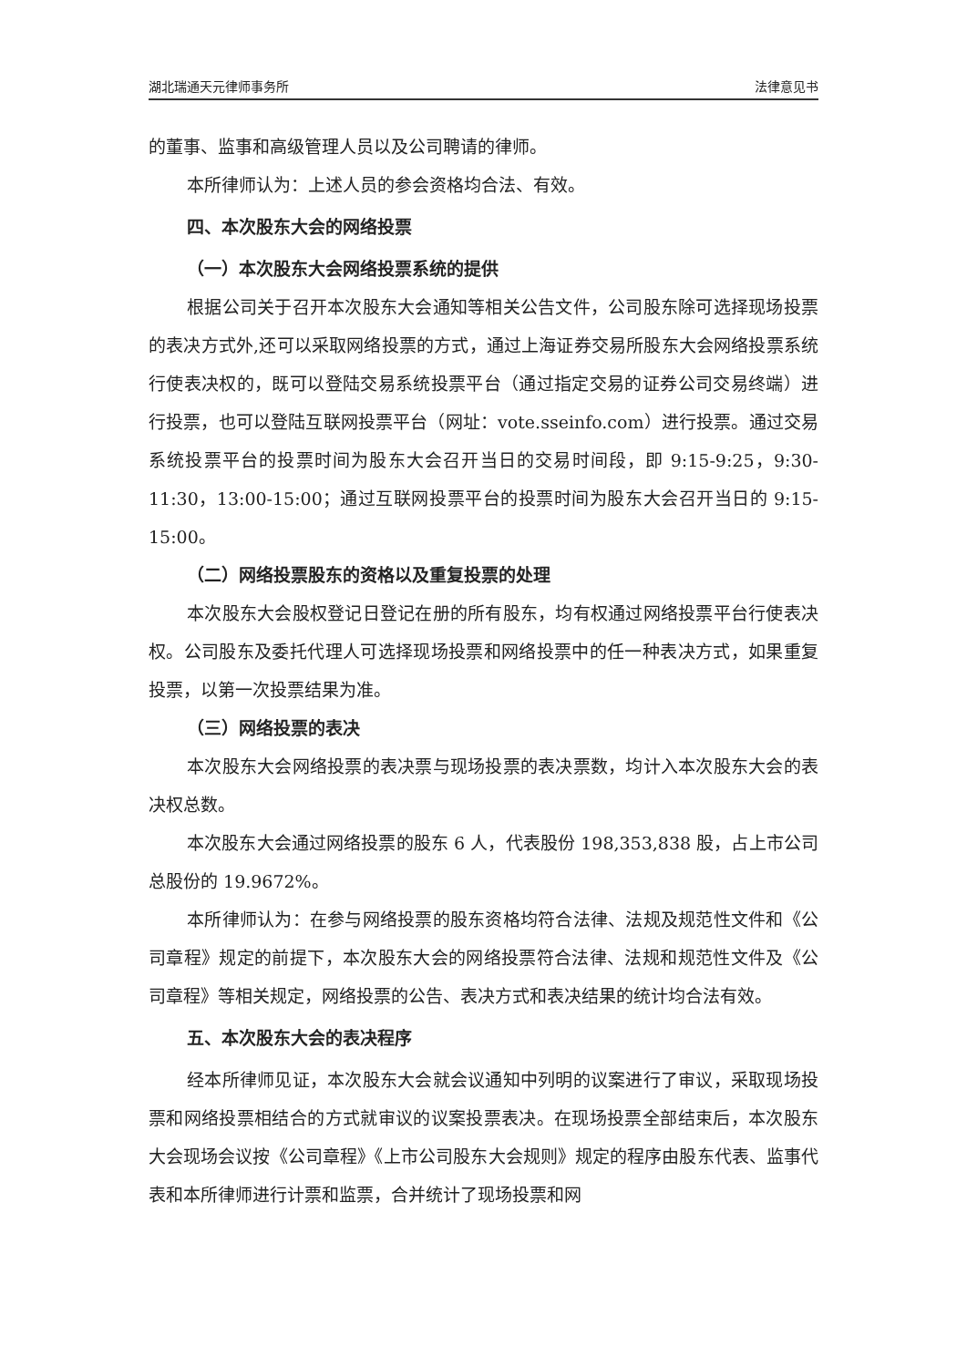湖北瑞通天元律师事务所 法律意见书
的董事、监事和高级管理人员以及公司聘请的律师。
本所律师认为：上述人员的参会资格均合法、有效。
四、本次股东大会的网络投票
（一）本次股东大会网络投票系统的提供
根据公司关于召开本次股东大会通知等相关公告文件，公司股东除可选择现场投票的表决方式外,还可以采取网络投票的方式，通过上海证券交易所股东大会网络投票系统行使表决权的，既可以登陆交易系统投票平台（通过指定交易的证券公司交易终端）进行投票，也可以登陆互联网投票平台（网址：vote.sseinfo.com）进行投票。通过交易系统投票平台的投票时间为股东大会召开当日的交易时间段，即 9:15-9:25，9:30-11:30，13:00-15:00；通过互联网投票平台的投票时间为股东大会召开当日的 9:15-15:00。
（二）网络投票股东的资格以及重复投票的处理
本次股东大会股权登记日登记在册的所有股东，均有权通过网络投票平台行使表决权。公司股东及委托代理人可选择现场投票和网络投票中的任一种表决方式，如果重复投票，以第一次投票结果为准。
（三）网络投票的表决
本次股东大会网络投票的表决票与现场投票的表决票数，均计入本次股东大会的表决权总数。
本次股东大会通过网络投票的股东 6 人，代表股份 198,353,838 股，占上市公司总股份的 19.9672%。
本所律师认为：在参与网络投票的股东资格均符合法律、法规及规范性文件和《公司章程》规定的前提下，本次股东大会的网络投票符合法律、法规和规范性文件及《公司章程》等相关规定，网络投票的公告、表决方式和表决结果的统计均合法有效。
五、本次股东大会的表决程序
经本所律师见证，本次股东大会就会议通知中列明的议案进行了审议，采取现场投票和网络投票相结合的方式就审议的议案投票表决。在现场投票全部结束后，本次股东大会现场会议按《公司章程》《上市公司股东大会规则》规定的程序由股东代表、监事代表和本所律师进行计票和监票，合并统计了现场投票和网